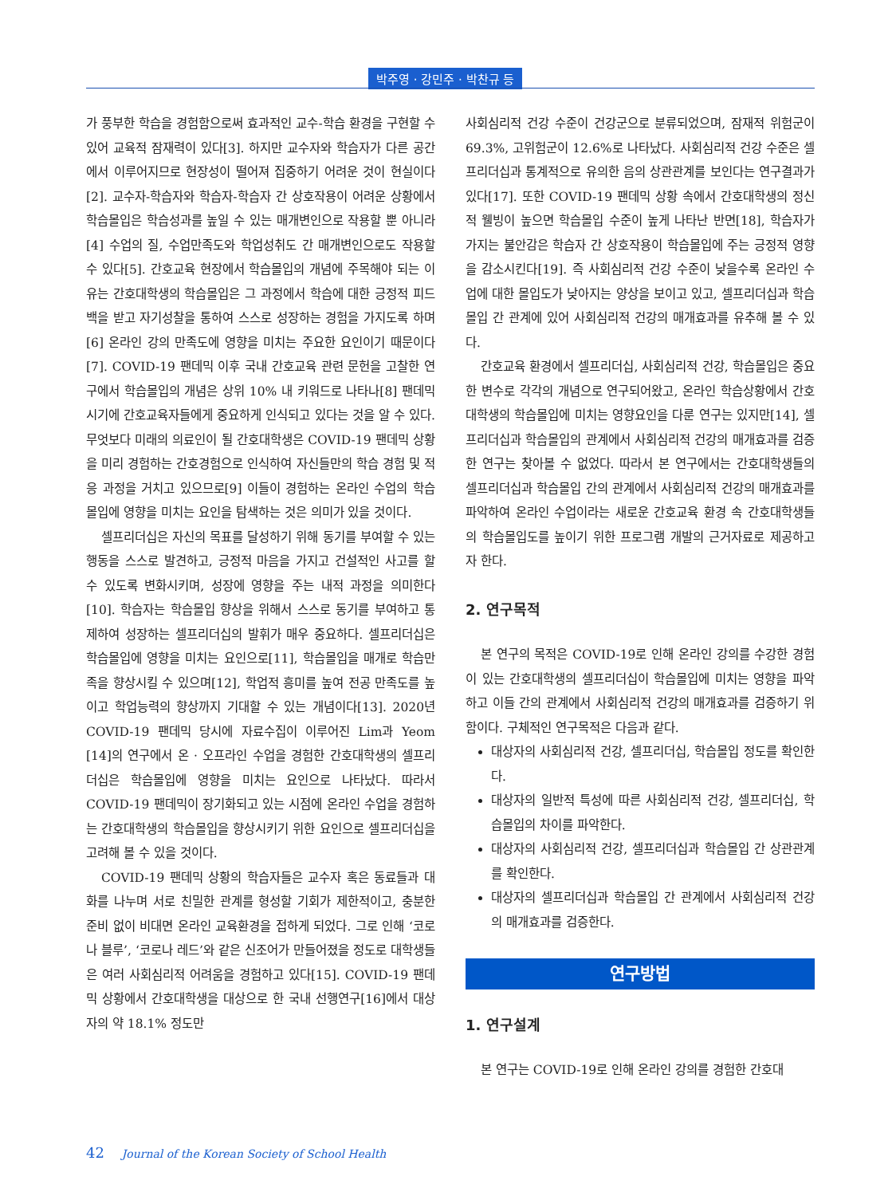박주영 · 강민주 · 박찬규 등
가 풍부한 학습을 경험함으로써 효과적인 교수-학습 환경을 구현할 수 있어 교육적 잠재력이 있다[3]. 하지만 교수자와 학습자가 다른 공간에서 이루어지므로 현장성이 떨어져 집중하기 어려운 것이 현실이다[2]. 교수자-학습자와 학습자-학습자 간 상호작용이 어려운 상황에서 학습몰입은 학습성과를 높일 수 있는 매개변인으로 작용할 뿐 아니라[4] 수업의 질, 수업만족도와 학업성취도 간 매개변인으로도 작용할 수 있다[5]. 간호교육 현장에서 학습몰입의 개념에 주목해야 되는 이유는 간호대학생의 학습몰입은 그 과정에서 학습에 대한 긍정적 피드백을 받고 자기성찰을 통하여 스스로 성장하는 경험을 가지도록 하며[6] 온라인 강의 만족도에 영향을 미치는 주요한 요인이기 때문이다[7]. COVID-19 팬데믹 이후 국내 간호교육 관련 문헌을 고찰한 연구에서 학습몰입의 개념은 상위 10% 내 키워드로 나타나[8] 팬데믹 시기에 간호교육자들에게 중요하게 인식되고 있다는 것을 알 수 있다. 무엇보다 미래의 의료인이 될 간호대학생은 COVID-19 팬데믹 상황을 미리 경험하는 간호경험으로 인식하여 자신들만의 학습 경험 및 적응 과정을 거치고 있으므로[9] 이들이 경험하는 온라인 수업의 학습몰입에 영향을 미치는 요인을 탐색하는 것은 의미가 있을 것이다.
셀프리더십은 자신의 목표를 달성하기 위해 동기를 부여할 수 있는 행동을 스스로 발견하고, 긍정적 마음을 가지고 건설적인 사고를 할 수 있도록 변화시키며, 성장에 영향을 주는 내적 과정을 의미한다[10]. 학습자는 학습몰입 향상을 위해서 스스로 동기를 부여하고 통제하여 성장하는 셀프리더십의 발휘가 매우 중요하다. 셀프리더십은 학습몰입에 영향을 미치는 요인으로[11], 학습몰입을 매개로 학습만족을 향상시킬 수 있으며[12], 학업적 흥미를 높여 전공 만족도를 높이고 학업능력의 향상까지 기대할 수 있는 개념이다[13]. 2020년 COVID-19 팬데믹 당시에 자료수집이 이루어진 Lim과 Yeom [14]의 연구에서 온 · 오프라인 수업을 경험한 간호대학생의 셀프리더십은 학습몰입에 영향을 미치는 요인으로 나타났다. 따라서 COVID-19 팬데믹이 장기화되고 있는 시점에 온라인 수업을 경험하는 간호대학생의 학습몰입을 향상시키기 위한 요인으로 셀프리더십을 고려해 볼 수 있을 것이다.
COVID-19 팬데믹 상황의 학습자들은 교수자 혹은 동료들과 대화를 나누며 서로 친밀한 관계를 형성할 기회가 제한적이고, 충분한 준비 없이 비대면 온라인 교육환경을 접하게 되었다. 그로 인해 ‘코로나 블루’, ‘코로나 레드’와 같은 신조어가 만들어졌을 정도로 대학생들은 여러 사회심리적 어려움을 경험하고 있다[15]. COVID-19 팬데믹 상황에서 간호대학생을 대상으로 한 국내 선행연구[16]에서 대상자의 약 18.1% 정도만
사회심리적 건강 수준이 건강군으로 분류되었으며, 잠재적 위험군이 69.3%, 고위험군이 12.6%로 나타났다. 사회심리적 건강 수준은 셀프리더십과 통계적으로 유의한 음의 상관관계를 보인다는 연구결과가 있다[17]. 또한 COVID-19 팬데믹 상황 속에서 간호대학생의 정신적 웰빙이 높으면 학습몰입 수준이 높게 나타난 반면[18], 학습자가 가지는 불안감은 학습자 간 상호작용이 학습몰입에 주는 긍정적 영향을 감소시킨다[19]. 즉 사회심리적 건강 수준이 낮을수록 온라인 수업에 대한 몰입도가 낮아지는 양상을 보이고 있고, 셀프리더십과 학습몰입 간 관계에 있어 사회심리적 건강의 매개효과를 유추해 볼 수 있다.
간호교육 환경에서 셀프리더십, 사회심리적 건강, 학습몰입은 중요한 변수로 각각의 개념으로 연구되어왔고, 온라인 학습상황에서 간호대학생의 학습몰입에 미치는 영향요인을 다룬 연구는 있지만[14], 셀프리더십과 학습몰입의 관계에서 사회심리적 건강의 매개효과를 검증한 연구는 찾아볼 수 없었다. 따라서 본 연구에서는 간호대학생들의 셀프리더십과 학습몰입 간의 관계에서 사회심리적 건강의 매개효과를 파악하여 온라인 수업이라는 새로운 간호교육 환경 속 간호대학생들의 학습몰입도를 높이기 위한 프로그램 개발의 근거자료로 제공하고자 한다.
2. 연구목적
본 연구의 목적은 COVID-19로 인해 온라인 강의를 수강한 경험이 있는 간호대학생의 셀프리더십이 학습몰입에 미치는 영향을 파악하고 이들 간의 관계에서 사회심리적 건강의 매개효과를 검증하기 위함이다. 구체적인 연구목적은 다음과 같다.
대상자의 사회심리적 건강, 셀프리더십, 학습몰입 정도를 확인한다.
대상자의 일반적 특성에 따른 사회심리적 건강, 셀프리더십, 학습몰입의 차이를 파악한다.
대상자의 사회심리적 건강, 셀프리더십과 학습몰입 간 상관관계를 확인한다.
대상자의 셀프리더십과 학습몰입 간 관계에서 사회심리적 건강의 매개효과를 검증한다.
연구방법
1. 연구설계
본 연구는 COVID-19로 인해 온라인 강의를 경험한 간호대
42 Journal of the Korean Society of School Health